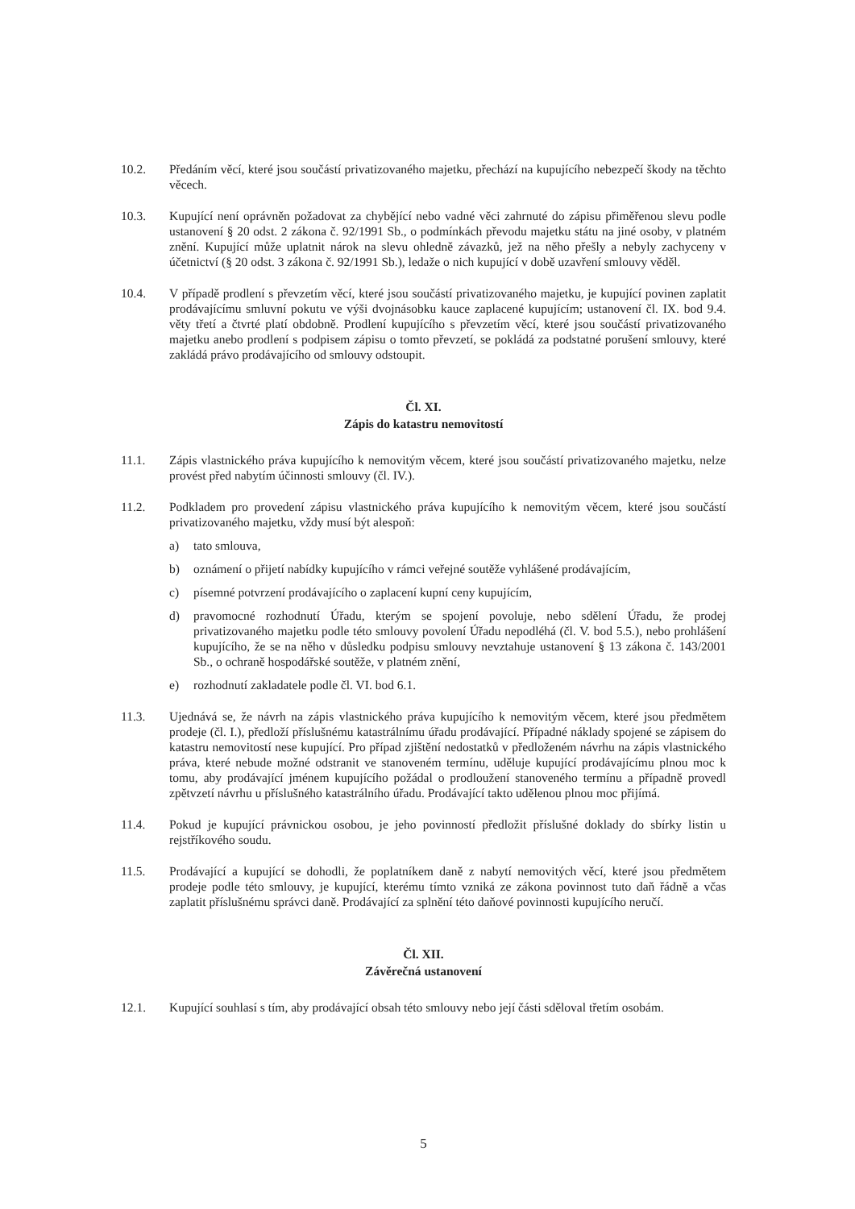10.2. Předáním věcí, které jsou součástí privatizovaného majetku, přechází na kupujícího nebezpečí škody na těchto věcech.
10.3. Kupující není oprávněn požadovat za chybějící nebo vadné věci zahrnuté do zápisu přiměřenou slevu podle ustanovení § 20 odst. 2 zákona č. 92/1991 Sb., o podmínkách převodu majetku státu na jiné osoby, v platném znění. Kupující může uplatnit nárok na slevu ohledně závazků, jež na něho přešly a nebyly zachyceny v účetnictví (§ 20 odst. 3 zákona č. 92/1991 Sb.), ledaže o nich kupující v době uzavření smlouvy věděl.
10.4. V případě prodlení s převzetím věcí, které jsou součástí privatizovaného majetku, je kupující povinen zaplatit prodávajícímu smluvní pokutu ve výši dvojnásobku kauce zaplacené kupujícím; ustanovení čl. IX. bod 9.4. věty třetí a čtvrté platí obdobně. Prodlení kupujícího s převzetím věcí, které jsou součástí privatizovaného majetku anebo prodlení s podpisem zápisu o tomto převzetí, se pokládá za podstatné porušení smlouvy, které zakládá právo prodávajícího od smlouvy odstoupit.
Čl. XI.
Zápis do katastru nemovitostí
11.1. Zápis vlastnického práva kupujícího k nemovitým věcem, které jsou součástí privatizovaného majetku, nelze provést před nabytím účinnosti smlouvy (čl. IV.).
11.2. Podkladem pro provedení zápisu vlastnického práva kupujícího k nemovitým věcem, které jsou součástí privatizovaného majetku, vždy musí být alespoň:
a) tato smlouva,
b) oznámení o přijetí nabídky kupujícího v rámci veřejné soutěže vyhlášené prodávajícím,
c) písemné potvrzení prodávajícího o zaplacení kupní ceny kupujícím,
d) pravomocné rozhodnutí Úřadu, kterým se spojení povoluje, nebo sdělení Úřadu, že prodej privatizovaného majetku podle této smlouvy povolení Úřadu nepodléhá (čl. V. bod 5.5.), nebo prohlášení kupujícího, že se na něho v důsledku podpisu smlouvy nevztahuje ustanovení § 13 zákona č. 143/2001 Sb., o ochraně hospodářské soutěže, v platném znění,
e) rozhodnutí zakladatele podle čl. VI. bod 6.1.
11.3. Ujednává se, že návrh na zápis vlastnického práva kupujícího k nemovitým věcem, které jsou předmětem prodeje (čl. I.), předloží příslušnému katastrálnímu úřadu prodávající. Případné náklady spojené se zápisem do katastru nemovitostí nese kupující. Pro případ zjištění nedostatků v předloženém návrhu na zápis vlastnického práva, které nebude možné odstranit ve stanoveném termínu, uděluje kupující prodávajícímu plnou moc k tomu, aby prodávající jménem kupujícího požádal o prodloužení stanoveného termínu a případně provedl zpětvzetí návrhu u příslušného katastrálního úřadu. Prodávající takto udělenou plnou moc přijímá.
11.4. Pokud je kupující právnickou osobou, je jeho povinností předložit příslušné doklady do sbírky listin u rejstříkového soudu.
11.5. Prodávající a kupující se dohodli, že poplatníkem daně z nabytí nemovitých věcí, které jsou předmětem prodeje podle této smlouvy, je kupující, kterému tímto vzniká ze zákona povinnost tuto daň řádně a včas zaplatit příslušnému správci daně. Prodávající za splnění této daňové povinnosti kupujícího neručí.
Čl. XII.
Závěrečná ustanovení
12.1. Kupující souhlasí s tím, aby prodávající obsah této smlouvy nebo její části sděloval třetím osobám.
5